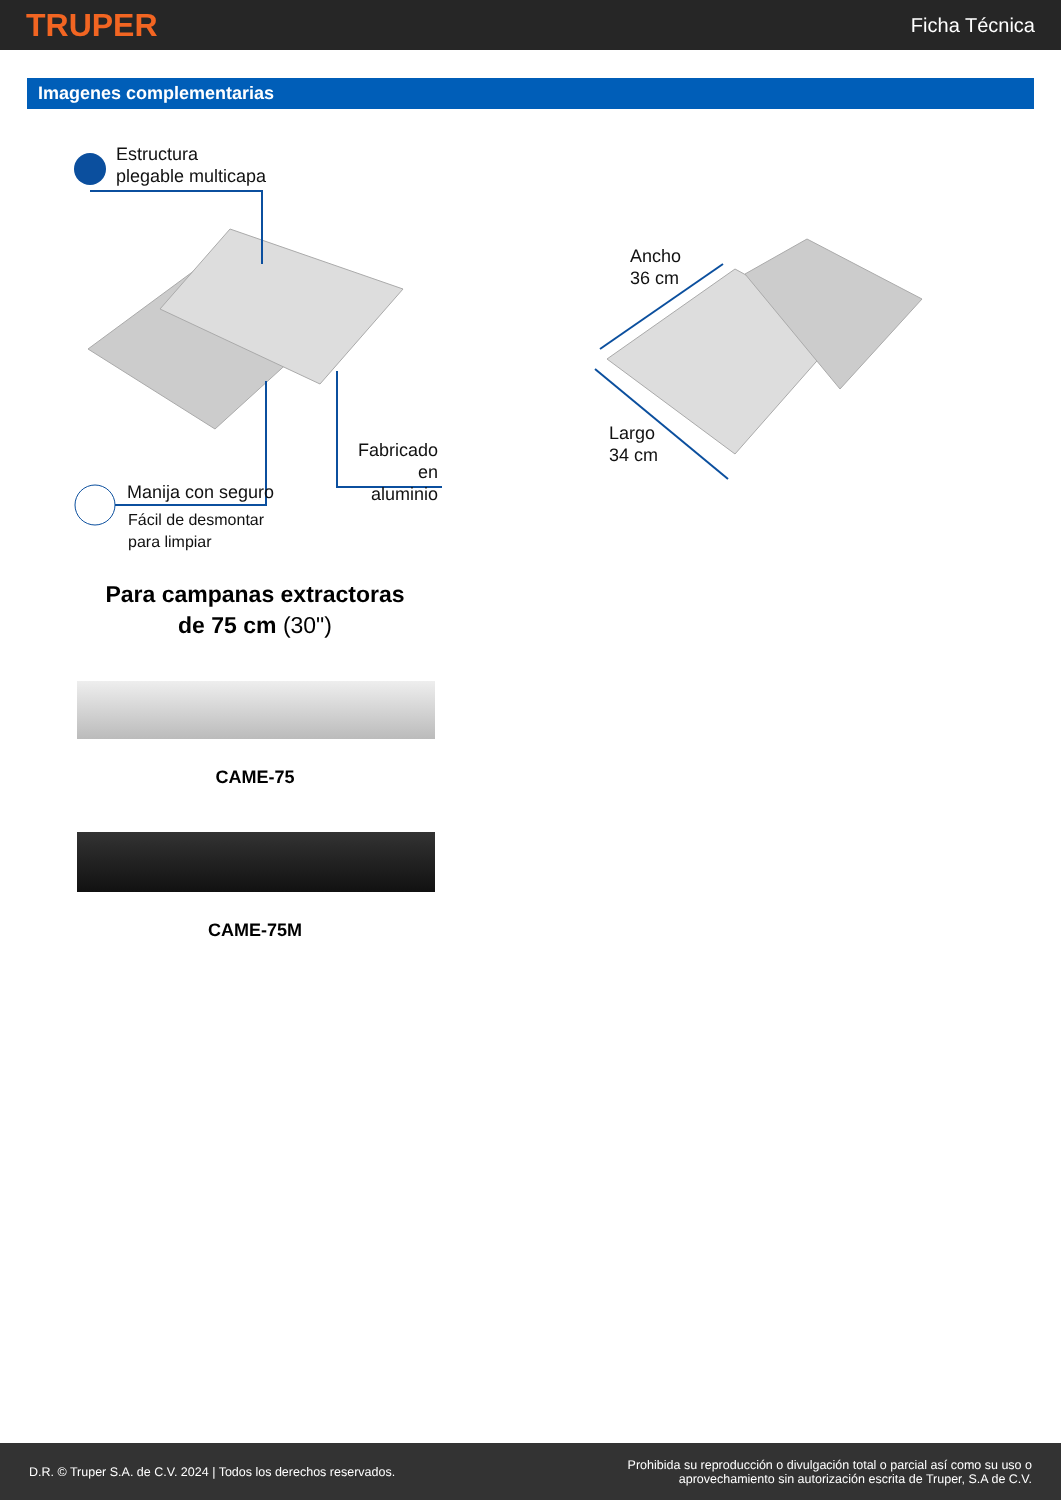TRUPER
Ficha Técnica
Imagenes complementarias
Estructura
plegable multicapa
Fabricado en
aluminio
Manija con seguro
Fácil de desmontar
para limpiar
Ancho
36 cm
Largo
34 cm
Para campanas extractoras
de 75 cm (30")
CAME-75
CAME-75M
D.R. © Truper S.A. de C.V. 2024 | Todos los derechos reservados.
Prohibida su reproducción o divulgación total o parcial así como su uso o
aprovechamiento sin autorización escrita de Truper, S.A de C.V.